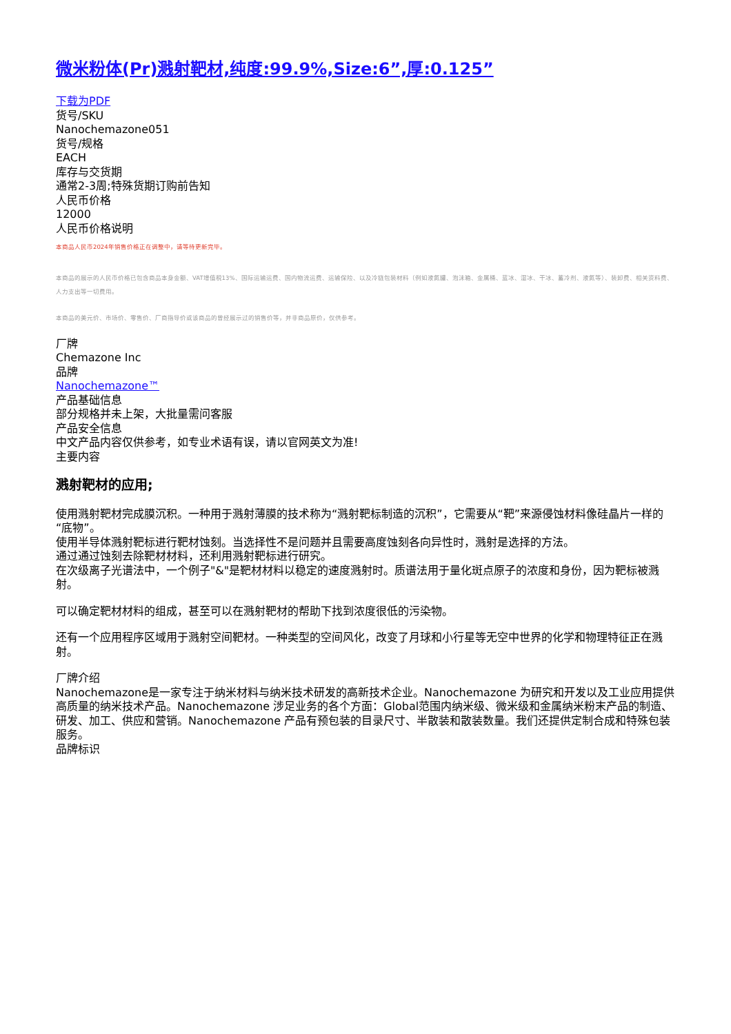微米粉体(Pr)溅射靶材,纯度:99.9%,Size:6”,厚:0.125”
下载为PDF
货号/SKU
Nanochemazone051
货号/规格
EACH
库存与交货期
通常2-3周;特殊货期订购前告知
人民币价格
12000
人民币价格说明
本商品人民币2024年销售价格正在调整中，请等待更新完毕。
本商品的展示的人民币价格已包含商品本身金额、VAT增值税13%、国际运输运费、国内物流运费、运输保险、以及冷链包装材料（例如液氮罐、泡沫箱、金属桶、蓝冰、湿冰、干冰、蓄冷剂、液氮等）、装卸费、相关资料费、人力支出等一切费用。
本商品的美元价、市场价、零售价、厂商指导价或该商品的曾经展示过的销售价等，并非商品原价，仅供参考。
厂牌
Chemazone Inc
品牌
Nanochemazone™
产品基础信息
部分规格并未上架，大批量需问客服
产品安全信息
中文产品内容仅供参考，如专业术语有误，请以官网英文为准!
主要内容
溅射靶材的应用;
使用溅射靶材完成膜沉积。一种用于溅射薄膜的技术称为“溅射靶标制造的沉积”，它需要从“靶”来源侵蚀材料像硅晶片一样的“底物”。
使用半导体溅射靶标进行靶材蚀刻。当选择性不是问题并且需要高度蚀刻各向异性时，溅射是选择的方法。
通过通过蚀刻去除靶材材料，还利用溅射靶标进行研究。
在次级离子光谱法中，一个例子"&"是靶材材料以稳定的速度溅射时。质谱法用于量化斑点原子的浓度和身份，因为靶标被溅射。
可以确定靶材材料的组成，甚至可以在溅射靶材的帮助下找到浓度很低的污染物。
还有一个应用程序区域用于溅射空间靶材。一种类型的空间风化，改变了月球和小行星等无空中世界的化学和物理特征正在溅射。
厂牌介绍
Nanochemazone是一家专注于纳米材料与纳米技术研发的高新技术企业。Nanochemazone 为研究和开发以及工业应用提供高质量的纳米技术产品。Nanochemazone 涉足业务的各个方面：Global范围内纳米级、微米级和金属纳米粉末产品的制造、研发、加工、供应和营销。Nanochemazone 产品有预包装的目录尺寸、半散装和散装数量。我们还提供定制合成和特殊包装服务。
品牌标识